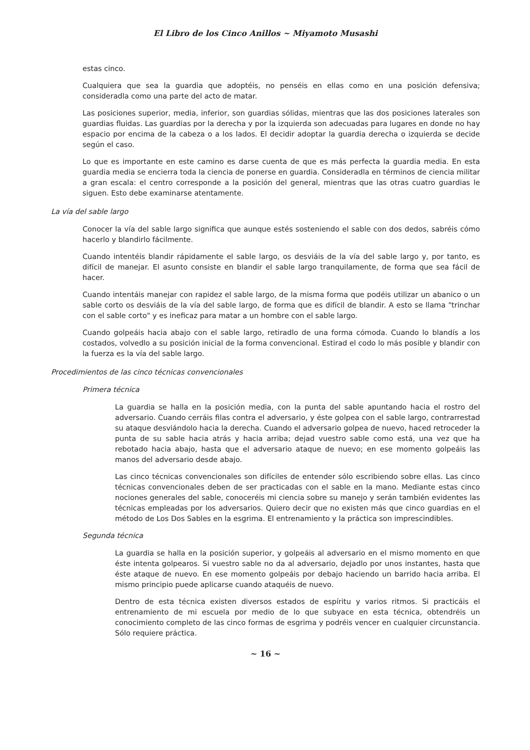El Libro de los Cinco Anillos ~ Miyamoto Musashi
estas cinco.
Cualquiera que sea la guardia que adoptéis, no penséis en ellas como en una posición defensiva; consideradla como una parte del acto de matar.
Las posiciones superior, media, inferior, son guardias sólidas, mientras que las dos posiciones laterales son guardias fluidas. Las guardias por la derecha y por la izquierda son adecuadas para lugares en donde no hay espacio por encima de la cabeza o a los lados. El decidir adoptar la guardia derecha o izquierda se decide según el caso.
Lo que es importante en este camino es darse cuenta de que es más perfecta la guardia media. En esta guardia media se encierra toda la ciencia de ponerse en guardia. Consideradla en términos de ciencia militar a gran escala: el centro corresponde a la posición del general, mientras que las otras cuatro guardias le siguen. Esto debe examinarse atentamente.
La vía del sable largo
Conocer la vía del sable largo significa que aunque estés sosteniendo el sable con dos dedos, sabréis cómo hacerlo y blandirlo fácilmente.
Cuando intentéis blandir rápidamente el sable largo, os desviáis de la vía del sable largo y, por tanto, es difícil de manejar. El asunto consiste en blandir el sable largo tranquilamente, de forma que sea fácil de hacer.
Cuando intentáis manejar con rapidez el sable largo, de la misma forma que podéis utilizar un abanico o un sable corto os desviáis de la vía del sable largo, de forma que es difícil de blandir. A esto se llama "trinchar con el sable corto" y es ineficaz para matar a un hombre con el sable largo.
Cuando golpeáis hacia abajo con el sable largo, retiradlo de una forma cómoda. Cuando lo blandís a los costados, volvedlo a su posición inicial de la forma convencional. Estirad el codo lo más posible y blandir con la fuerza es la vía del sable largo.
Procedimientos de las cinco técnicas convencionales
Primera técnica
La guardia se halla en la posición media, con la punta del sable apuntando hacia el rostro del adversario. Cuando cerráis filas contra el adversario, y éste golpea con el sable largo, contrarrestad su ataque desviándolo hacia la derecha. Cuando el adversario golpea de nuevo, haced retroceder la punta de su sable hacia atrás y hacia arriba; dejad vuestro sable como está, una vez que ha rebotado hacia abajo, hasta que el adversario ataque de nuevo; en ese momento golpeáis las manos del adversario desde abajo.
Las cinco técnicas convencionales son difíciles de entender sólo escribiendo sobre ellas. Las cinco técnicas convencionales deben de ser practicadas con el sable en la mano. Mediante estas cinco nociones generales del sable, conoceréis mi ciencia sobre su manejo y serán también evidentes las técnicas empleadas por los adversarios. Quiero decir que no existen más que cinco guardias en el método de Los Dos Sables en la esgrima. El entrenamiento y la práctica son imprescindibles.
Segunda técnica
La guardia se halla en la posición superior, y golpeáis al adversario en el mismo momento en que éste intenta golpearos. Si vuestro sable no da al adversario, dejadlo por unos instantes, hasta que éste ataque de nuevo. En ese momento golpeáis por debajo haciendo un barrido hacia arriba. El mismo principio puede aplicarse cuando ataquéis de nuevo.
Dentro de esta técnica existen diversos estados de espíritu y varios ritmos. Si practicáis el entrenamiento de mi escuela por medio de lo que subyace en esta técnica, obtendréis un conocimiento completo de las cinco formas de esgrima y podréis vencer en cualquier circunstancia. Sólo requiere práctica.
~ 16 ~